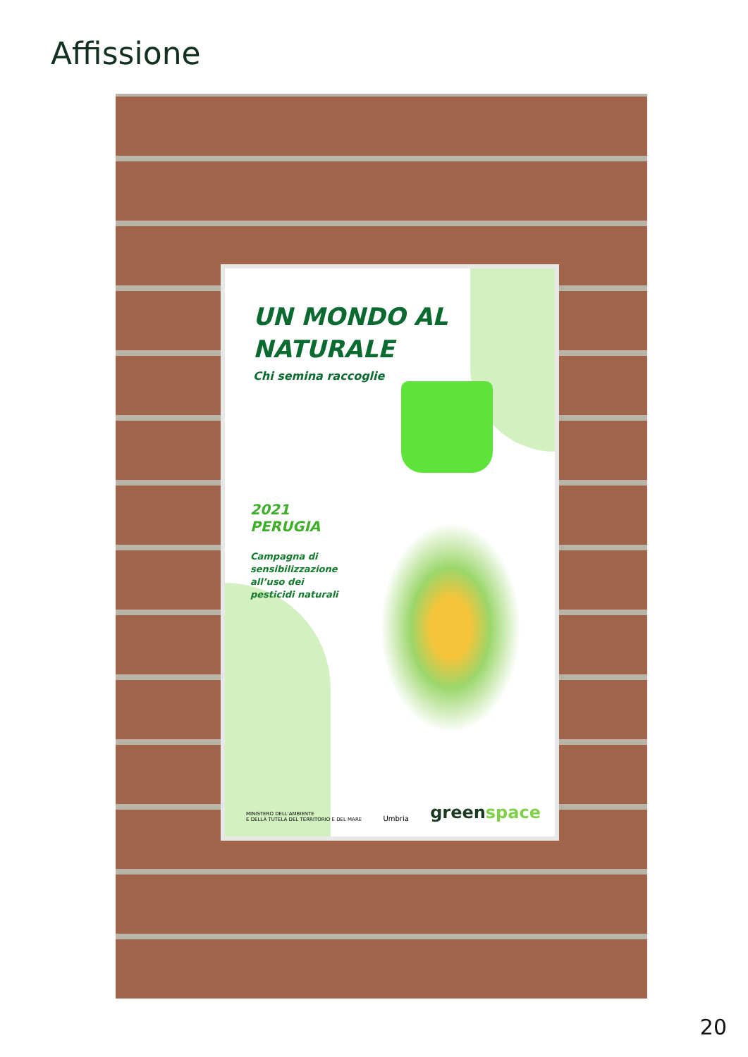Affissione
UN MONDO AL
NATURALE
Chi semina raccoglie
2021
PERUGIA
Campagna di
sensibilizzazione
all’uso dei
pesticidi naturali
MINISTERO DELL'AMBIENTE
E DELLA TUTELA DEL TERRITORIO E DEL MARE
Umbria
greenspace
20